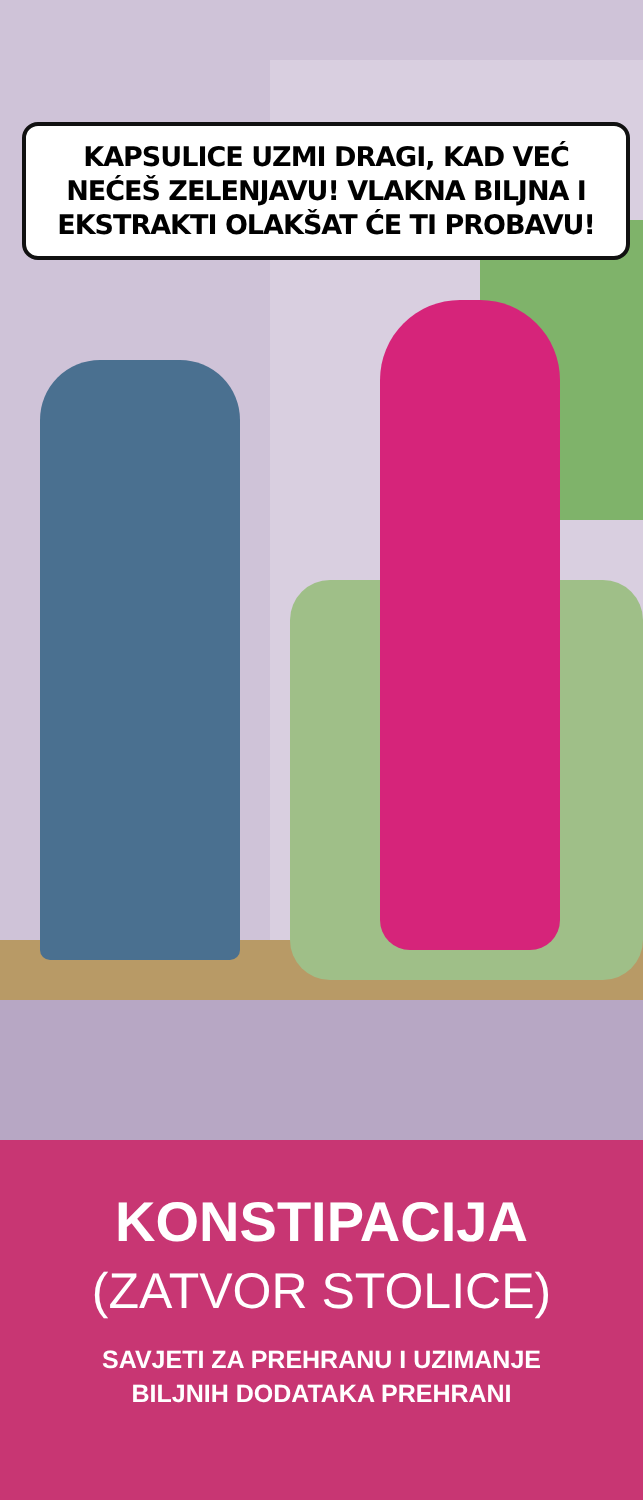KAPSULICE UZMI DRAGI, KAD VEĆ NEĆEŠ ZELENJAVU! VLAKNA BILJNA I EKSTRAKTI OLAKŠAT ĆE TI PROBAVU!
KONSTIPACIJA
(ZATVOR STOLICE)
SAVJETI ZA PREHRANU I UZIMANJE
BILJNIH DODATAKA PREHRANI